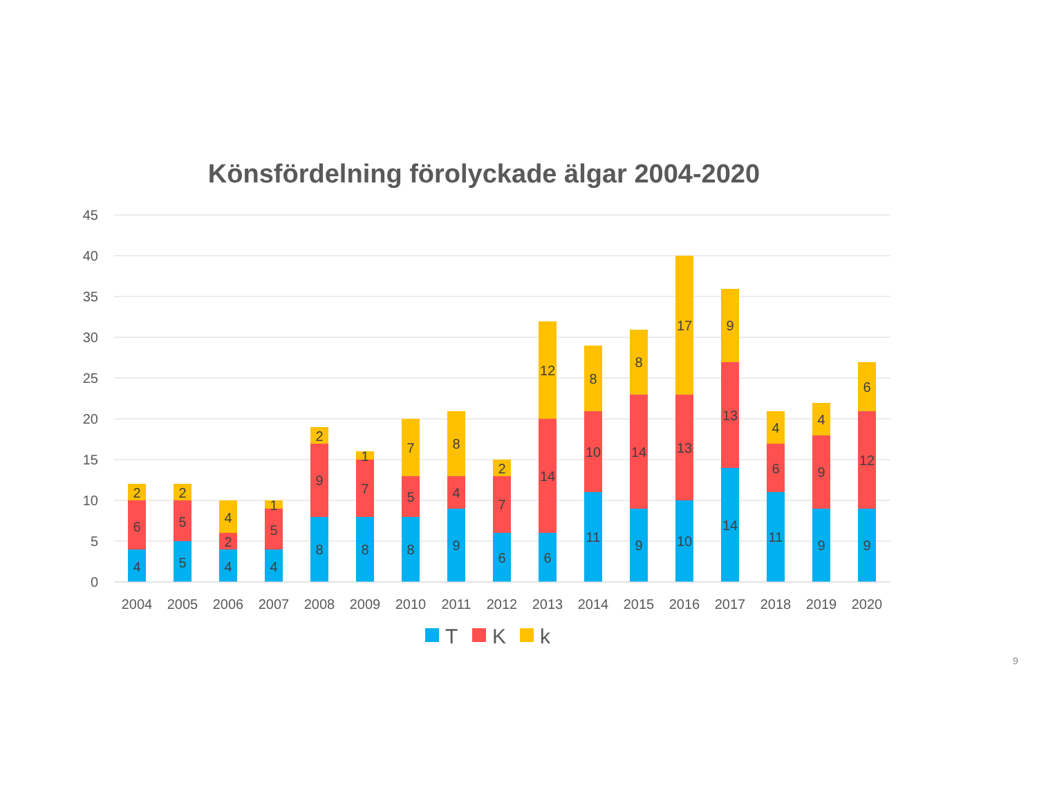Könsfördelning förolyckade älgar 2004-2020
45
40
35
30
25
20
15
10
5
0
4
6
2
5
5
2
4
2
4
4
5
1
8
9
2
8
7
1
8
5
7
9
4
8
6
7
2
6
14
12
11
10
8
9
14
8
10
13
17
14
13
9
11
6
4
9
9
4
9
12
6
2004
2005
2006
2007
2008
2009
2010
2011
2012
2013
2014
2015
2016
2017
2018
2019
2020
T
K
k
9